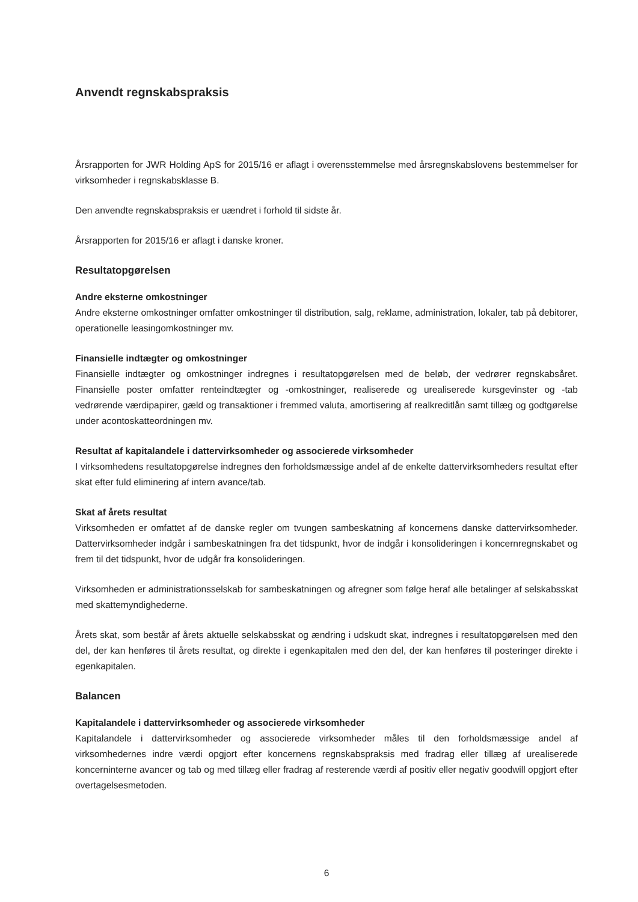Anvendt regnskabspraksis
Årsrapporten for JWR Holding ApS for 2015/16 er aflagt i overensstemmelse med årsregnskabslovens bestemmelser for virksomheder i regnskabsklasse B.
Den anvendte regnskabspraksis er uændret i forhold til sidste år.
Årsrapporten for 2015/16 er aflagt i danske kroner.
Resultatopgørelsen
Andre eksterne omkostninger
Andre eksterne omkostninger omfatter omkostninger til distribution, salg, reklame, administration, lokaler, tab på debitorer, operationelle leasingomkostninger mv.
Finansielle indtægter og omkostninger
Finansielle indtægter og omkostninger indregnes i resultatopgørelsen med de beløb, der vedrører regnskabsåret. Finansielle poster omfatter renteindtægter og -omkostninger, realiserede og urealiserede kursgevinster og -tab vedrørende værdipapirer, gæld og transaktioner i fremmed valuta, amortisering af realkreditlån samt tillæg og godtgørelse under acontoskatteordningen mv.
Resultat af kapitalandele i dattervirksomheder og associerede virksomheder
I virksomhedens resultatopgørelse indregnes den forholdsmæssige andel af de enkelte dattervirksomheders resultat efter skat efter fuld eliminering af intern avance/tab.
Skat af årets resultat
Virksomheden er omfattet af de danske regler om tvungen sambeskatning af koncernens danske dattervirksomheder. Dattervirksomheder indgår i sambeskatningen fra det tidspunkt, hvor de indgår i konsolideringen i koncernregnskabet og frem til det tidspunkt, hvor de udgår fra konsolideringen.
Virksomheden er administrationsselskab for sambeskatningen og afregner som følge heraf alle betalinger af selskabsskat med skattemyndighederne.
Årets skat, som består af årets aktuelle selskabsskat og ændring i udskudt skat, indregnes i resultatopgørelsen med den del, der kan henføres til årets resultat, og direkte i egenkapitalen med den del, der kan henføres til posteringer direkte i egenkapitalen.
Balancen
Kapitalandele i dattervirksomheder og associerede virksomheder
Kapitalandele i dattervirksomheder og associerede virksomheder måles til den forholdsmæssige andel af virksomhedernes indre værdi opgjort efter koncernens regnskabspraksis med fradrag eller tillæg af urealiserede koncerninterne avancer og tab og med tillæg eller fradrag af resterende værdi af positiv eller negativ goodwill opgjort efter overtagelsesmetoden.
6